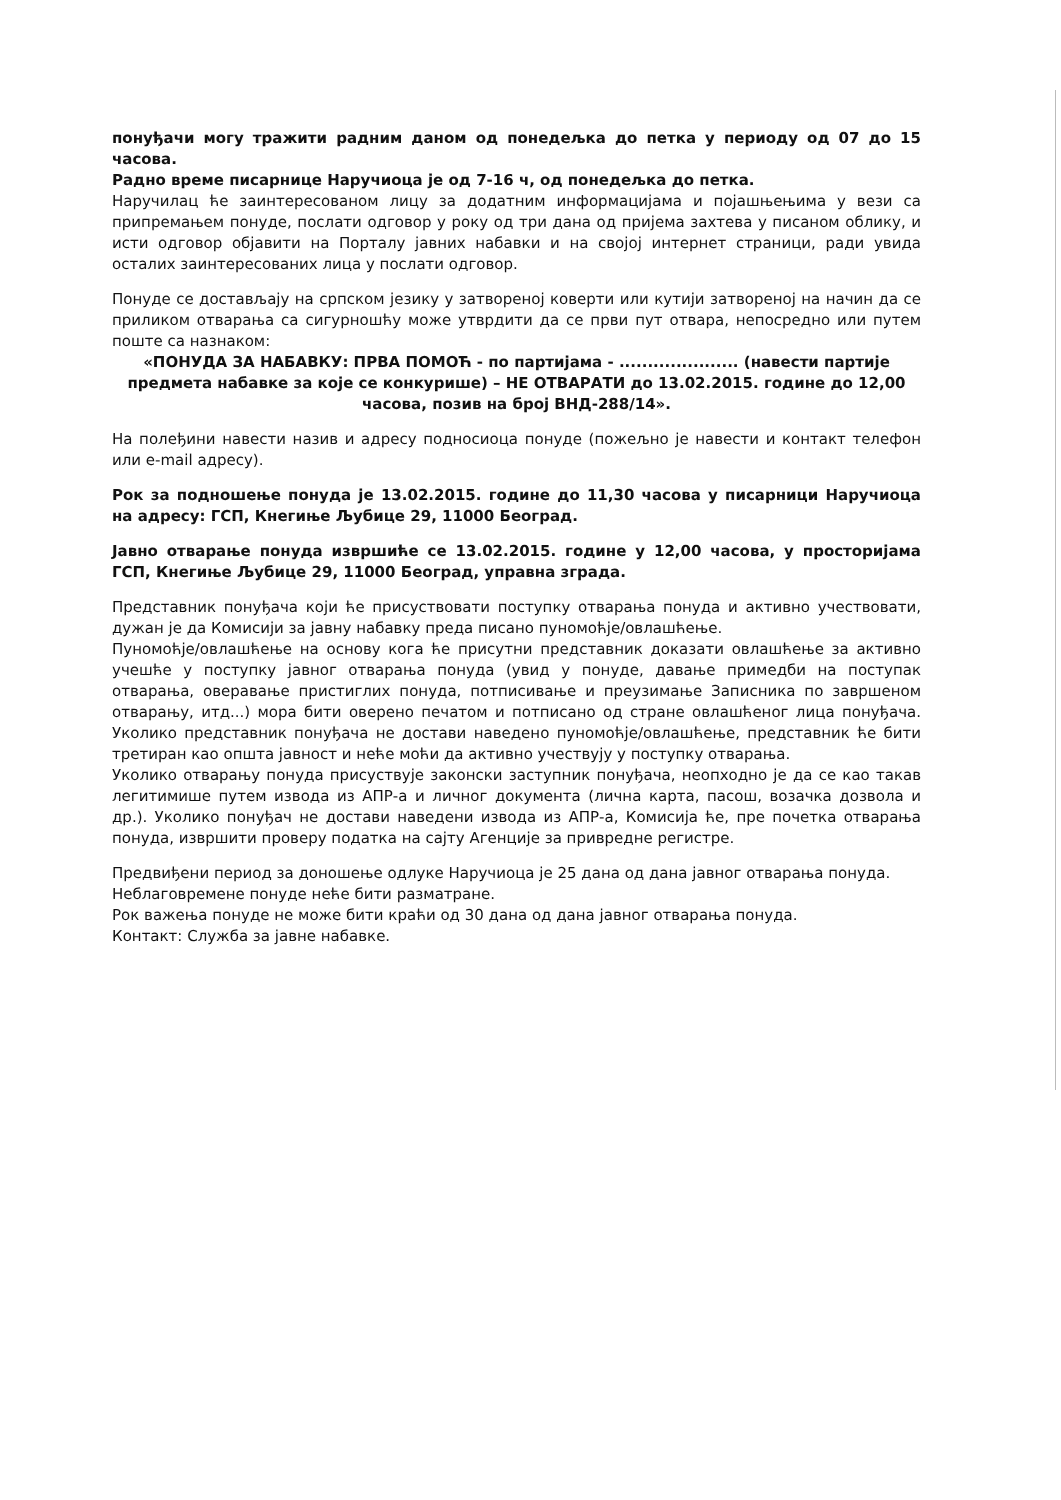понуђачи могу тражити радним даном од понедељка до петка у периоду од 07 до 15 часова.
Радно време писарнице Наручиоца је од 7-16 ч, од понедељка до петка.
Наручилац ће заинтересованом лицу за додатним информацијама и појашњењима у вези са припремањем понуде, послати одговор у року од три дана од пријема захтева у писаном облику, и исти одговор објавити на Порталу јавних набавки и на својој интернет страници, ради увида осталих заинтересованих лица у послати одговор.
Понуде се достављају на српском језику у затвореној коверти или кутији затвореној на начин да се приликом отварања са сигурношћу може утврдити да се први пут отвара, непосредно или путем поште са назнаком:
«ПОНУДА ЗА НАБАВКУ: ПРВА ПОМОЋ - по партијама - ..................... (навести партије предмета набавке за које се конкурише) – НЕ ОТВАРАТИ до 13.02.2015. године до 12,00 часова, позив на број ВНД-288/14».
На полеђини навести назив и адресу подносиоца понуде (пожељно је навести и контакт телефон или e-mail адресу).
Рок за подношење понуда је 13.02.2015. године до 11,30 часова у писарници Наручиоца на адресу: ГСП, Кнегиње Љубице 29, 11000 Београд.
Јавно отварање понуда извршиће се 13.02.2015. године у 12,00 часова, у просторијама ГСП, Кнегиње Љубице 29, 11000 Београд, управна зграда.
Представник понуђача који ће присуствовати поступку отварања понуда и активно учествовати, дужан је да Комисији за јавну набавку преда писано пуномоћје/овлашћење.
Пуномоћје/овлашћење на основу кога ће присутни представник доказати овлашћење за активно учешће у поступку јавног отварања понуда (увид у понуде, давање примедби на поступак отварања, оверавање пристиглих понуда, потписивање и преузимање Записника по завршеном отварању, итд...) мора бити оверено печатом и потписано од стране овлашћеног лица понуђача. Уколико представник понуђача не достави наведено пуномоћје/овлашћење, представник ће бити третиран као општа јавност и неће моћи да активно учествују у поступку отварања.
Уколико отварању понуда присуствује законски заступник понуђача, неопходно је да се као такав легитимише путем извода из АПР-а и личног документа (лична карта, пасош, возачка дозвола и др.). Уколико понуђач не достави наведени извода из АПР-а, Комисија ће, пре почетка отварања понуда, извршити проверу податка на сајту Агенције за привредне регистре.
Предвиђени период за доношење одлуке Наручиоца је 25 дана од дана јавног отварања понуда.
Неблаговремене понуде неће бити разматране.
Рок важења понуде не може бити краћи од 30 дана од дана јавног отварања понуда.
Контакт: Служба за јавне набавке.